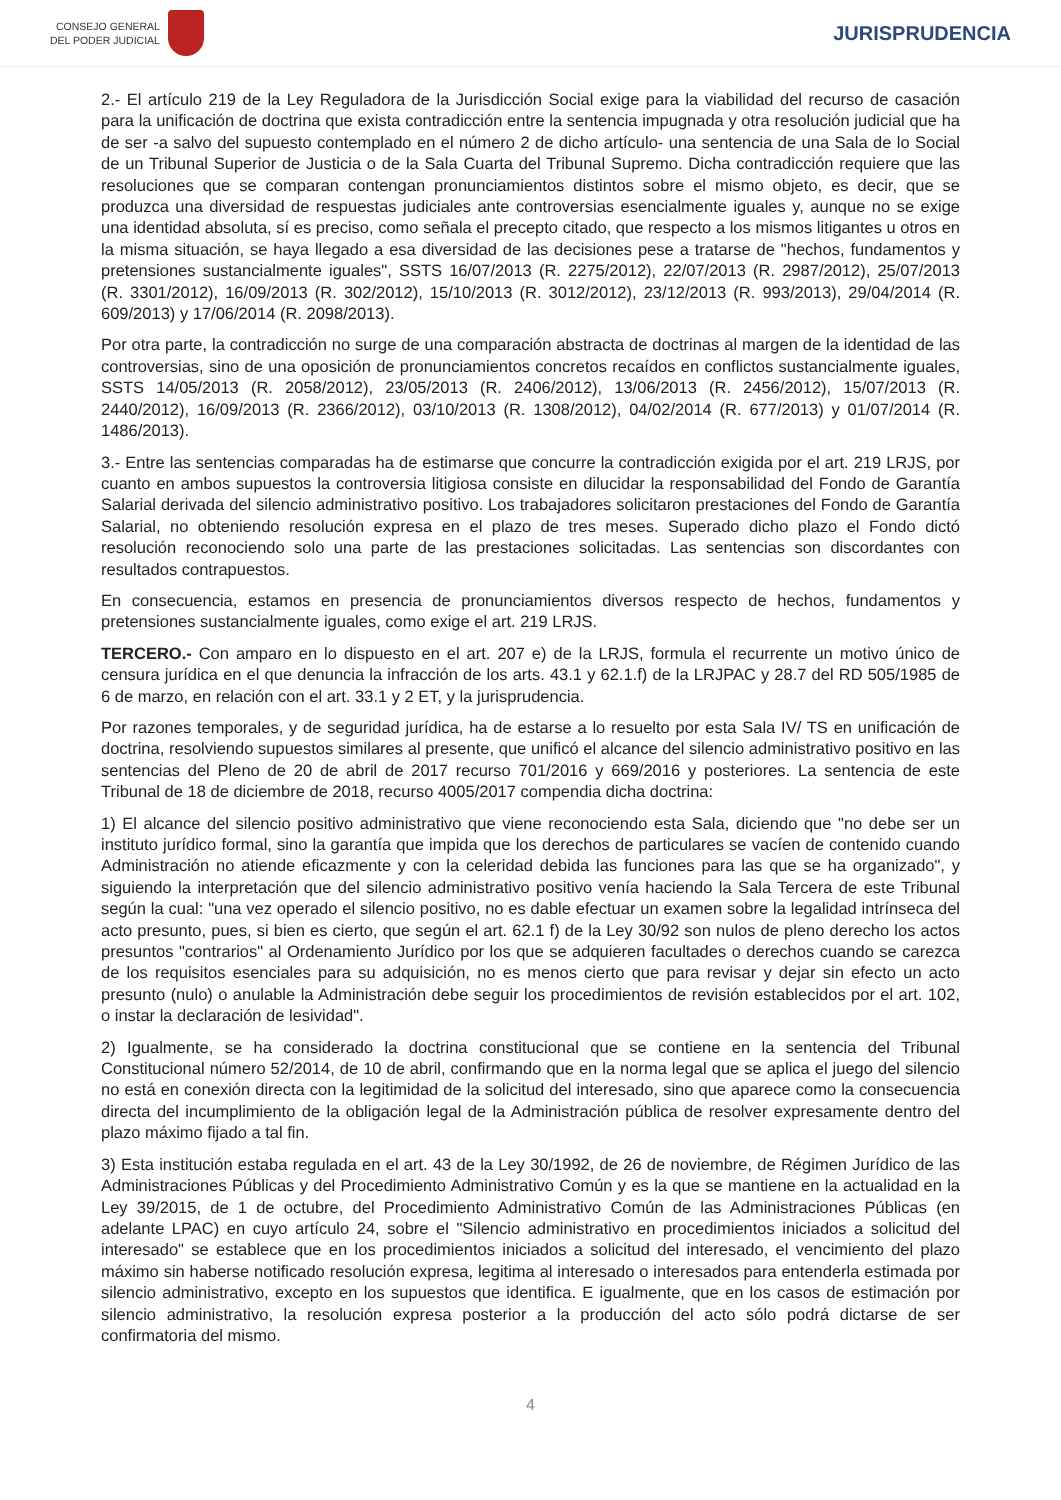CONSEJO GENERAL
DEL PODER JUDICIAL
JURISPRUDENCIA
2.- El artículo 219 de la Ley Reguladora de la Jurisdicción Social exige para la viabilidad del recurso de casación para la unificación de doctrina que exista contradicción entre la sentencia impugnada y otra resolución judicial que ha de ser -a salvo del supuesto contemplado en el número 2 de dicho artículo- una sentencia de una Sala de lo Social de un Tribunal Superior de Justicia o de la Sala Cuarta del Tribunal Supremo. Dicha contradicción requiere que las resoluciones que se comparan contengan pronunciamientos distintos sobre el mismo objeto, es decir, que se produzca una diversidad de respuestas judiciales ante controversias esencialmente iguales y, aunque no se exige una identidad absoluta, sí es preciso, como señala el precepto citado, que respecto a los mismos litigantes u otros en la misma situación, se haya llegado a esa diversidad de las decisiones pese a tratarse de "hechos, fundamentos y pretensiones sustancialmente iguales", SSTS 16/07/2013 (R. 2275/2012), 22/07/2013 (R. 2987/2012), 25/07/2013 (R. 3301/2012), 16/09/2013 (R. 302/2012), 15/10/2013 (R. 3012/2012), 23/12/2013 (R. 993/2013), 29/04/2014 (R. 609/2013) y 17/06/2014 (R. 2098/2013).
Por otra parte, la contradicción no surge de una comparación abstracta de doctrinas al margen de la identidad de las controversias, sino de una oposición de pronunciamientos concretos recaídos en conflictos sustancialmente iguales, SSTS 14/05/2013 (R. 2058/2012), 23/05/2013 (R. 2406/2012), 13/06/2013 (R. 2456/2012), 15/07/2013 (R. 2440/2012), 16/09/2013 (R. 2366/2012), 03/10/2013 (R. 1308/2012), 04/02/2014 (R. 677/2013) y 01/07/2014 (R. 1486/2013).
3.- Entre las sentencias comparadas ha de estimarse que concurre la contradicción exigida por el art. 219 LRJS, por cuanto en ambos supuestos la controversia litigiosa consiste en dilucidar la responsabilidad del Fondo de Garantía Salarial derivada del silencio administrativo positivo. Los trabajadores solicitaron prestaciones del Fondo de Garantía Salarial, no obteniendo resolución expresa en el plazo de tres meses. Superado dicho plazo el Fondo dictó resolución reconociendo solo una parte de las prestaciones solicitadas. Las sentencias son discordantes con resultados contrapuestos.
En consecuencia, estamos en presencia de pronunciamientos diversos respecto de hechos, fundamentos y pretensiones sustancialmente iguales, como exige el art. 219 LRJS.
TERCERO.- Con amparo en lo dispuesto en el art. 207 e) de la LRJS, formula el recurrente un motivo único de censura jurídica en el que denuncia la infracción de los arts. 43.1 y 62.1.f) de la LRJPAC y 28.7 del RD 505/1985 de 6 de marzo, en relación con el art. 33.1 y 2 ET, y la jurisprudencia.
Por razones temporales, y de seguridad jurídica, ha de estarse a lo resuelto por esta Sala IV/ TS en unificación de doctrina, resolviendo supuestos similares al presente, que unificó el alcance del silencio administrativo positivo en las sentencias del Pleno de 20 de abril de 2017 recurso 701/2016 y 669/2016 y posteriores. La sentencia de este Tribunal de 18 de diciembre de 2018, recurso 4005/2017 compendia dicha doctrina:
1) El alcance del silencio positivo administrativo que viene reconociendo esta Sala, diciendo que "no debe ser un instituto jurídico formal, sino la garantía que impida que los derechos de particulares se vacíen de contenido cuando Administración no atiende eficazmente y con la celeridad debida las funciones para las que se ha organizado", y siguiendo la interpretación que del silencio administrativo positivo venía haciendo la Sala Tercera de este Tribunal según la cual: "una vez operado el silencio positivo, no es dable efectuar un examen sobre la legalidad intrínseca del acto presunto, pues, si bien es cierto, que según el art. 62.1 f) de la Ley 30/92 son nulos de pleno derecho los actos presuntos "contrarios" al Ordenamiento Jurídico por los que se adquieren facultades o derechos cuando se carezca de los requisitos esenciales para su adquisición, no es menos cierto que para revisar y dejar sin efecto un acto presunto (nulo) o anulable la Administración debe seguir los procedimientos de revisión establecidos por el art. 102, o instar la declaración de lesividad".
2) Igualmente, se ha considerado la doctrina constitucional que se contiene en la sentencia del Tribunal Constitucional número 52/2014, de 10 de abril, confirmando que en la norma legal que se aplica el juego del silencio no está en conexión directa con la legitimidad de la solicitud del interesado, sino que aparece como la consecuencia directa del incumplimiento de la obligación legal de la Administración pública de resolver expresamente dentro del plazo máximo fijado a tal fin.
3) Esta institución estaba regulada en el art. 43 de la Ley 30/1992, de 26 de noviembre, de Régimen Jurídico de las Administraciones Públicas y del Procedimiento Administrativo Común y es la que se mantiene en la actualidad en la Ley 39/2015, de 1 de octubre, del Procedimiento Administrativo Común de las Administraciones Públicas (en adelante LPAC) en cuyo artículo 24, sobre el "Silencio administrativo en procedimientos iniciados a solicitud del interesado" se establece que en los procedimientos iniciados a solicitud del interesado, el vencimiento del plazo máximo sin haberse notificado resolución expresa, legitima al interesado o interesados para entenderla estimada por silencio administrativo, excepto en los supuestos que identifica. E igualmente, que en los casos de estimación por silencio administrativo, la resolución expresa posterior a la producción del acto sólo podrá dictarse de ser confirmatoria del mismo.
4